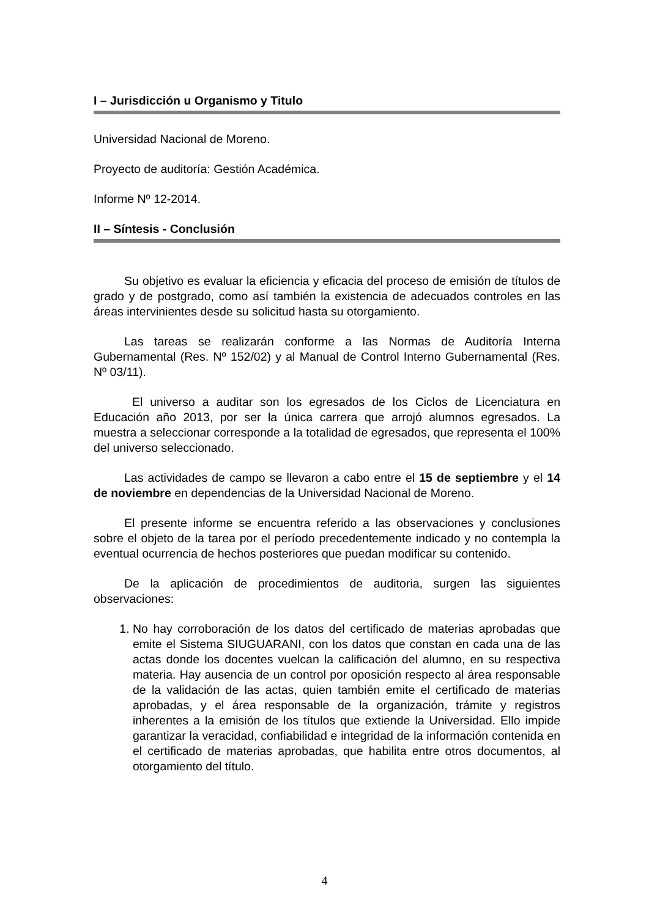I – Jurisdicción u Organismo y Titulo
Universidad Nacional de Moreno.
Proyecto de auditoría: Gestión Académica.
Informe Nº 12-2014.
II – Síntesis - Conclusión
Su objetivo es evaluar la eficiencia y eficacia del proceso de emisión de títulos de grado y de postgrado, como así también la existencia de adecuados controles en las áreas intervinientes desde su solicitud hasta su otorgamiento.
Las tareas se realizarán conforme a las Normas de Auditoría Interna Gubernamental (Res. Nº 152/02) y al Manual de Control Interno Gubernamental (Res. Nº 03/11).
El universo a auditar son los egresados de los Ciclos de Licenciatura en Educación año 2013, por ser la única carrera que arrojó alumnos egresados. La muestra a seleccionar corresponde a la totalidad de egresados, que representa el 100% del universo seleccionado.
Las actividades de campo se llevaron a cabo entre el 15 de septiembre y el 14 de noviembre en dependencias de la Universidad Nacional de Moreno.
El presente informe se encuentra referido a las observaciones y conclusiones sobre el objeto de la tarea por el período precedentemente indicado y no contempla la eventual ocurrencia de hechos posteriores que puedan modificar su contenido.
De la aplicación de procedimientos de auditoria, surgen las siguientes observaciones:
1. No hay corroboración de los datos del certificado de materias aprobadas que emite el Sistema SIUGUARANI, con los datos que constan en cada una de las actas donde los docentes vuelcan la calificación del alumno, en su respectiva materia. Hay ausencia de un control por oposición respecto al área responsable de la validación de las actas, quien también emite el certificado de materias aprobadas, y el área responsable de la organización, trámite y registros inherentes a la emisión de los títulos que extiende la Universidad. Ello impide garantizar la veracidad, confiabilidad e integridad de la información contenida en el certificado de materias aprobadas, que habilita entre otros documentos, al otorgamiento del título.
4